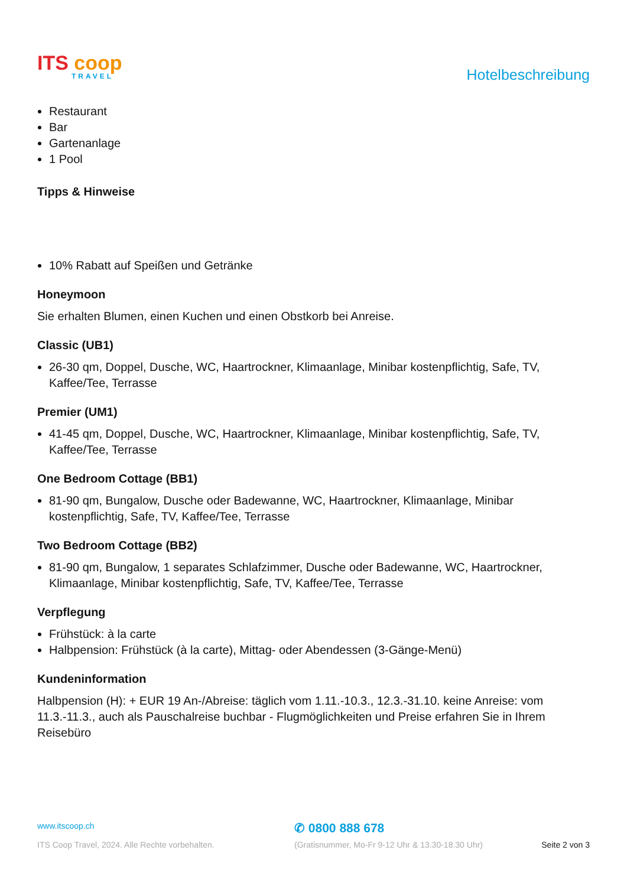ITS coop
TRAVEL
Hotelbeschreibung
Restaurant
Bar
Gartenanlage
1 Pool
Tipps & Hinweise
10% Rabatt auf Speißen und Getränke
Honeymoon
Sie erhalten Blumen, einen Kuchen und einen Obstkorb bei Anreise.
Classic (UB1)
26-30 qm, Doppel, Dusche, WC, Haartrockner, Klimaanlage, Minibar kostenpflichtig, Safe, TV, Kaffee/Tee, Terrasse
Premier (UM1)
41-45 qm, Doppel, Dusche, WC, Haartrockner, Klimaanlage, Minibar kostenpflichtig, Safe, TV, Kaffee/Tee, Terrasse
One Bedroom Cottage (BB1)
81-90 qm, Bungalow, Dusche oder Badewanne, WC, Haartrockner, Klimaanlage, Minibar kostenpflichtig, Safe, TV, Kaffee/Tee, Terrasse
Two Bedroom Cottage (BB2)
81-90 qm, Bungalow, 1 separates Schlafzimmer, Dusche oder Badewanne, WC, Haartrockner, Klimaanlage, Minibar kostenpflichtig, Safe, TV, Kaffee/Tee, Terrasse
Verpflegung
Frühstück: à la carte
Halbpension: Frühstück (à la carte), Mittag- oder Abendessen (3-Gänge-Menü)
Kundeninformation
Halbpension (H): + EUR 19 An-/Abreise: täglich vom 1.11.-10.3., 12.3.-31.10. keine Anreise: vom 11.3.-11.3., auch als Pauschalreise buchbar - Flugmöglichkeiten und Preise erfahren Sie in Ihrem Reisebüro
www.itscoop.ch
✆ 0800 888 678
ITS Coop Travel, 2024. Alle Rechte vorbehalten.
(Gratisnummer, Mo-Fr 9-12 Uhr & 13.30-18.30 Uhr)
Seite 2 von 3